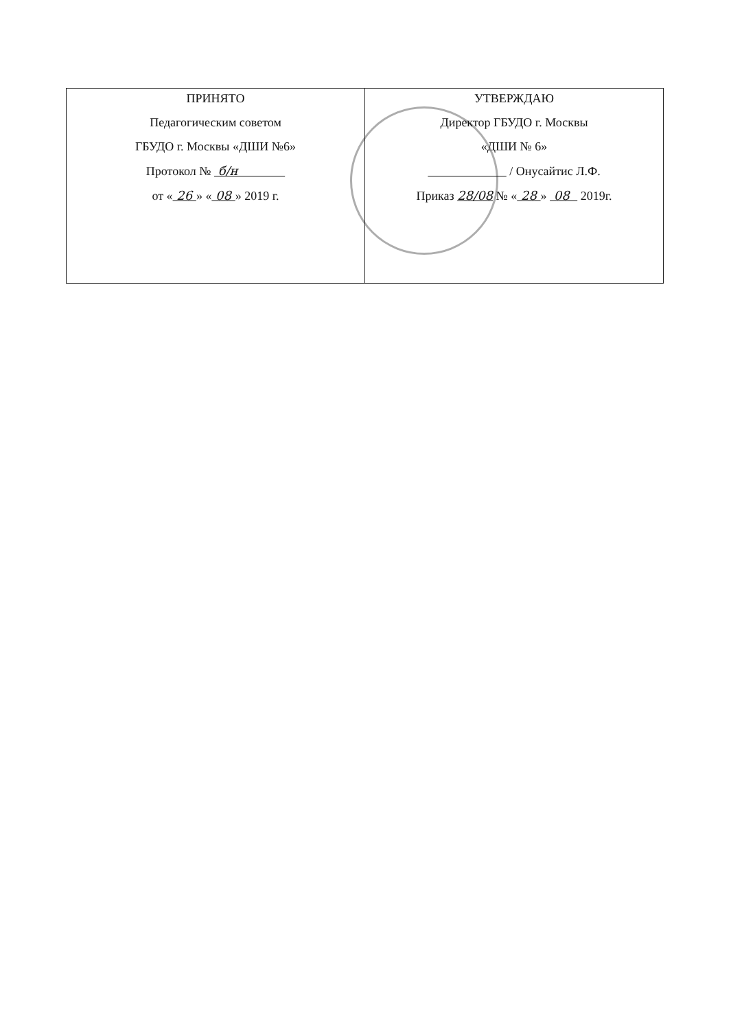| ПРИНЯТО Педагогическим советом ГБУДО г. Москвы «ДШИ №6» Протокол № б/н от « 26 » « 08 » 2019 г. | УТВЕРЖДАЮ Директор ГБУДО г. Москвы «ДШИ № 6» / Онусайтис Л.Ф. Приказ 28/08 № « 28 » 08 2019г. |